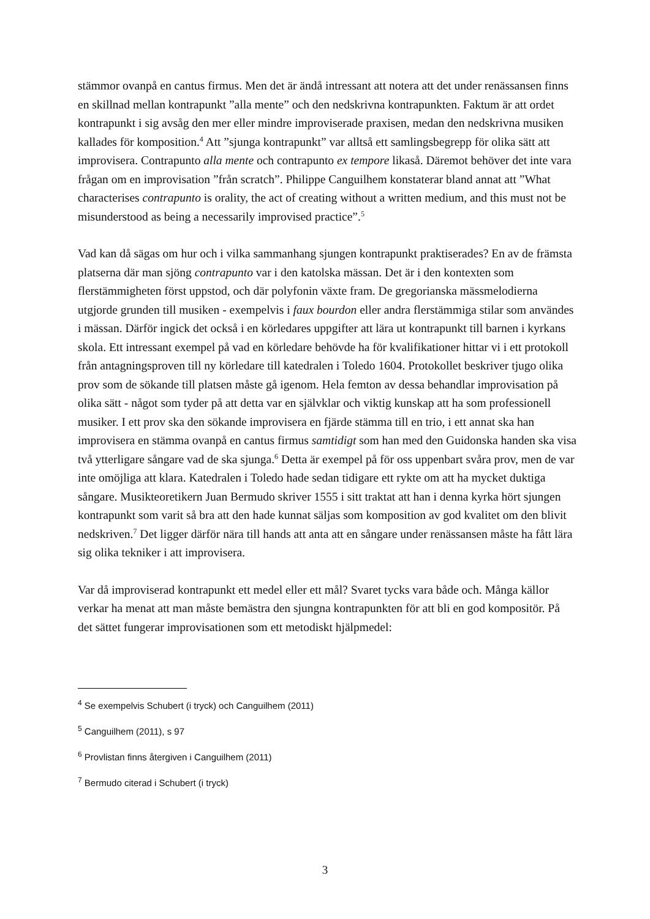stämmor ovanpå en cantus firmus. Men det är ändå intressant att notera att det under renässansen finns en skillnad mellan kontrapunkt ”alla mente” och den nedskrivna kontrapunkten. Faktum är att ordet kontrapunkt i sig avsåg den mer eller mindre improviserade praxisen, medan den nedskrivna musiken kallades för komposition.<sup>4</sup> Att ”sjunga kontrapunkt” var alltså ett samlingsbegrepp för olika sätt att improvisera. Contrapunto alla mente och contrapunto ex tempore likaså. Däremot behöver det inte vara frågan om en improvisation ”från scratch”. Philippe Canguilhem konstaterar bland annat att ”What characterises contrapunto is orality, the act of creating without a written medium, and this must not be misunderstood as being a necessarily improvised practice”.<sup>5</sup>
Vad kan då sägas om hur och i vilka sammanhang sjungen kontrapunkt praktiserades? En av de främsta platserna där man sjöng contrapunto var i den katolska mässan. Det är i den kontexten som flerstämmigheten först uppstod, och där polyfonin växte fram. De gregorianska mässmelodierna utgjorde grunden till musiken - exempelvis i faux bourdon eller andra flerstämmiga stilar som användes i mässan. Därför ingick det också i en körledares uppgifter att lära ut kontrapunkt till barnen i kyrkans skola. Ett intressant exempel på vad en körledare behövde ha för kvalifikationer hittar vi i ett protokoll från antagningsproven till ny körledare till katedralen i Toledo 1604. Protokollet beskriver tjugo olika prov som de sökande till platsen måste gå igenom. Hela femton av dessa behandlar improvisation på olika sätt - något som tyder på att detta var en självklar och viktig kunskap att ha som professionell musiker. I ett prov ska den sökande improvisera en fjärde stämma till en trio, i ett annat ska han improvisera en stämma ovanpå en cantus firmus samtidigt som han med den Guidonska handen ska visa två ytterligare sångare vad de ska sjunga.<sup>6</sup> Detta är exempel på för oss uppenbart svåra prov, men de var inte omöjliga att klara. Katedralen i Toledo hade sedan tidigare ett rykte om att ha mycket duktiga sångare. Musikteoretikern Juan Bermudo skriver 1555 i sitt traktat att han i denna kyrka hört sjungen kontrapunkt som varit så bra att den hade kunnat säljas som komposition av god kvalitet om den blivit nedskriven.<sup>7</sup> Det ligger därför nära till hands att anta att en sångare under renässansen måste ha fått lära sig olika tekniker i att improvisera.
Var då improviserad kontrapunkt ett medel eller ett mål? Svaret tycks vara både och. Många källor verkar ha menat att man måste bemästra den sjungna kontrapunkten för att bli en god kompositör. På det sättet fungerar improvisationen som ett metodiskt hjälpmedel:
<sup>4</sup> Se exempelvis Schubert (i tryck) och Canguilhem (2011)
<sup>5</sup> Canguilhem (2011), s 97
<sup>6</sup> Provlistan finns återgiven i Canguilhem (2011)
<sup>7</sup> Bermudo citerad i Schubert (i tryck)
3